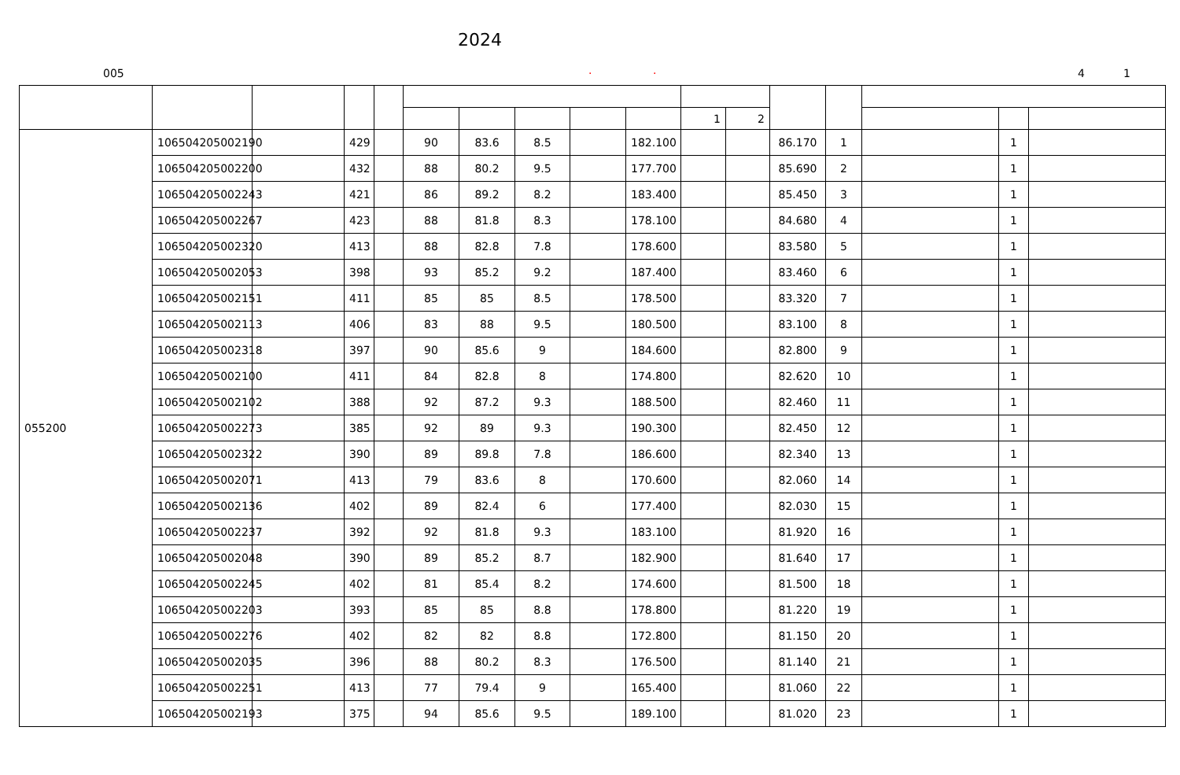2024
005 · · 4 1
| | | | | | | | | | | 1 | 2 | | | | | |
| --- | --- | --- | --- | --- | --- | --- | --- | --- | --- | --- | --- | --- | --- | --- | --- | --- |
| 055200 | 106504205002190 | | 429 | | 90 | 83.6 | 8.5 | | 182.100 | | | 86.170 | 1 | | 1 | |
| | 106504205002200 | | 432 | | 88 | 80.2 | 9.5 | | 177.700 | | | 85.690 | 2 | | 1 | |
| | 106504205002243 | | 421 | | 86 | 89.2 | 8.2 | | 183.400 | | | 85.450 | 3 | | 1 | |
| | 106504205002267 | | 423 | | 88 | 81.8 | 8.3 | | 178.100 | | | 84.680 | 4 | | 1 | |
| | 106504205002320 | | 413 | | 88 | 82.8 | 7.8 | | 178.600 | | | 83.580 | 5 | | 1 | |
| | 106504205002053 | | 398 | | 93 | 85.2 | 9.2 | | 187.400 | | | 83.460 | 6 | | 1 | |
| | 106504205002151 | | 411 | | 85 | 85 | 8.5 | | 178.500 | | | 83.320 | 7 | | 1 | |
| | 106504205002113 | | 406 | | 83 | 88 | 9.5 | | 180.500 | | | 83.100 | 8 | | 1 | |
| | 106504205002318 | | 397 | | 90 | 85.6 | 9 | | 184.600 | | | 82.800 | 9 | | 1 | |
| | 106504205002100 | | 411 | | 84 | 82.8 | 8 | | 174.800 | | | 82.620 | 10 | | 1 | |
| | 106504205002102 | | 388 | | 92 | 87.2 | 9.3 | | 188.500 | | | 82.460 | 11 | | 1 | |
| | 106504205002273 | | 385 | | 92 | 89 | 9.3 | | 190.300 | | | 82.450 | 12 | | 1 | |
| | 106504205002322 | | 390 | | 89 | 89.8 | 7.8 | | 186.600 | | | 82.340 | 13 | | 1 | |
| | 106504205002071 | | 413 | | 79 | 83.6 | 8 | | 170.600 | | | 82.060 | 14 | | 1 | |
| | 106504205002136 | | 402 | | 89 | 82.4 | 6 | | 177.400 | | | 82.030 | 15 | | 1 | |
| | 106504205002237 | | 392 | | 92 | 81.8 | 9.3 | | 183.100 | | | 81.920 | 16 | | 1 | |
| | 106504205002048 | | 390 | | 89 | 85.2 | 8.7 | | 182.900 | | | 81.640 | 17 | | 1 | |
| | 106504205002245 | | 402 | | 81 | 85.4 | 8.2 | | 174.600 | | | 81.500 | 18 | | 1 | |
| | 106504205002203 | | 393 | | 85 | 85 | 8.8 | | 178.800 | | | 81.220 | 19 | | 1 | |
| | 106504205002276 | | 402 | | 82 | 82 | 8.8 | | 172.800 | | | 81.150 | 20 | | 1 | |
| | 106504205002035 | | 396 | | 88 | 80.2 | 8.3 | | 176.500 | | | 81.140 | 21 | | 1 | |
| | 106504205002251 | | 413 | | 77 | 79.4 | 9 | | 165.400 | | | 81.060 | 22 | | 1 | |
| | 106504205002193 | | 375 | | 94 | 85.6 | 9.5 | | 189.100 | | | 81.020 | 23 | | 1 | |